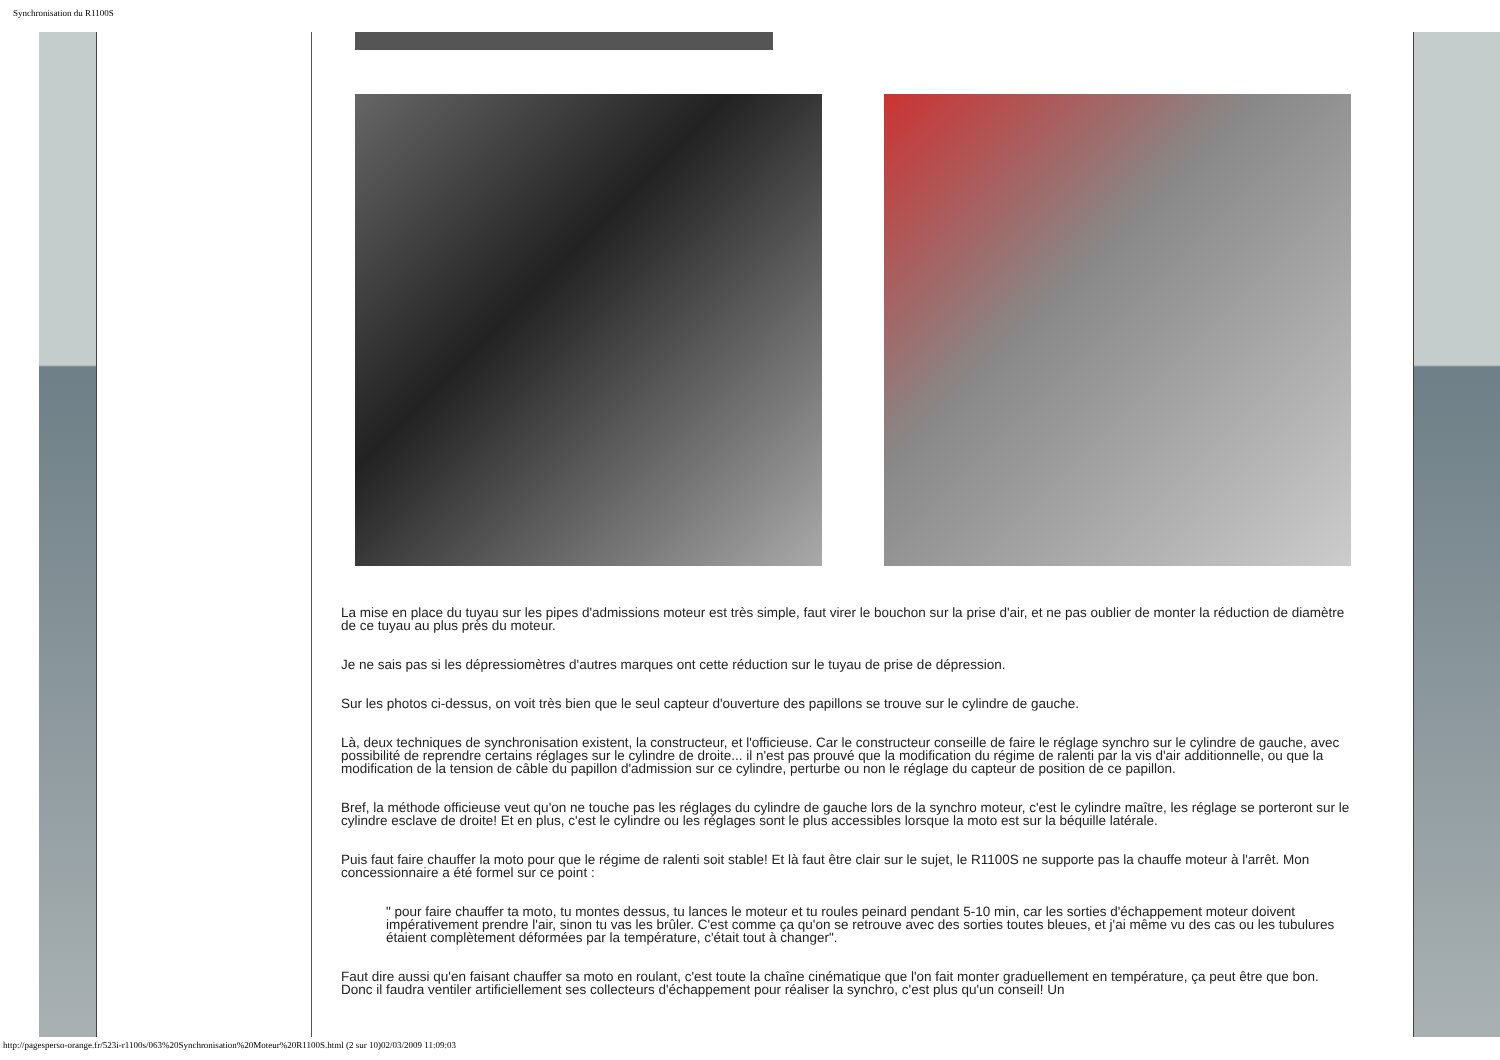Synchronisation du R1100S
La mise en place du tuyau sur les pipes d'admissions moteur est très simple, faut virer le bouchon sur la prise d'air, et ne pas oublier de monter la réduction de diamètre de ce tuyau au plus près du moteur.
Je ne sais pas si les dépressiomètres d'autres marques ont cette réduction sur le tuyau de prise de dépression.
Sur les photos ci-dessus, on voit très bien que le seul capteur d'ouverture des papillons se trouve sur le cylindre de gauche.
Là, deux techniques de synchronisation existent, la constructeur, et l'officieuse. Car le constructeur conseille de faire le réglage synchro sur le cylindre de gauche, avec possibilité de reprendre certains réglages sur le cylindre de droite... il n'est pas prouvé que la modification du régime de ralenti par la vis d'air additionnelle, ou que la modification de la tension de câble du papillon d'admission sur ce cylindre, perturbe ou non le réglage du capteur de position de ce papillon.
Bref, la méthode officieuse veut qu'on ne touche pas les réglages du cylindre de gauche lors de la synchro moteur, c'est le cylindre maître, les réglage se porteront sur le cylindre esclave de droite! Et en plus, c'est le cylindre ou les réglages sont le plus accessibles lorsque la moto est sur la béquille latérale.
Puis faut faire chauffer la moto pour que le régime de ralenti soit stable! Et là faut être clair sur le sujet, le R1100S ne supporte pas la chauffe moteur à l'arrêt. Mon concessionnaire a été formel sur ce point :
" pour faire chauffer ta moto, tu montes dessus, tu lances le moteur et tu roules peinard pendant 5-10 min, car les sorties d'échappement moteur doivent impérativement prendre l'air, sinon tu vas les brûler. C'est comme ça qu'on se retrouve avec des sorties toutes bleues, et j'ai même vu des cas ou les tubulures étaient complètement déformées par la température, c'était tout à changer".
Faut dire aussi qu'en faisant chauffer sa moto en roulant, c'est toute la chaîne cinématique que l'on fait monter graduellement en température, ça peut être que bon. Donc il faudra ventiler artificiellement ses collecteurs d'échappement pour réaliser la synchro, c'est plus qu'un conseil! Un
http://pagesperso-orange.fr/523i-r1100s/063%20Synchronisation%20Moteur%20R1100S.html (2 sur 10)02/03/2009 11:09:03